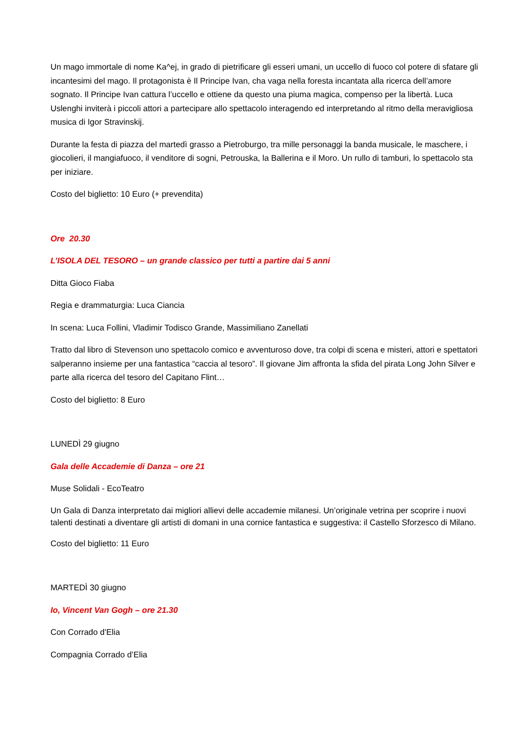Un mago immortale di nome Ka^ej, in grado di pietrificare gli esseri umani, un uccello di fuoco col potere di sfatare gli incantesimi del mago. Il protagonista è Il Principe Ivan, cha vaga nella foresta incantata alla ricerca dell’amore sognato. Il Principe Ivan cattura l’uccello e ottiene da questo una piuma magica, compenso per la libertà. Luca Uslenghi inviterà i piccoli attori a partecipare allo spettacolo interagendo ed interpretando al ritmo della meravigliosa musica di Igor Stravinskij.
Durante la festa di piazza del martedì grasso a Pietroburgo, tra mille personaggi la banda musicale, le maschere, i giocolieri, il mangiafuoco, il venditore di sogni, Petrouska, la Ballerina e il Moro. Un rullo di tamburi, lo spettacolo sta per iniziare.
Costo del biglietto: 10 Euro (+ prevendita)
Ore 20.30
L’ISOLA DEL TESORO – un grande classico per tutti a partire dai 5 anni
Ditta Gioco Fiaba
Regia e drammaturgia: Luca Ciancia
In scena: Luca Follini, Vladimir Todisco Grande, Massimiliano Zanellati
Tratto dal libro di Stevenson uno spettacolo comico e avventuroso dove, tra colpi di scena e misteri, attori e spettatori salperanno insieme per una fantastica “caccia al tesoro”. Il giovane Jim affronta la sfida del pirata Long John Silver e parte alla ricerca del tesoro del Capitano Flint…
Costo del biglietto: 8 Euro
LUNEDÌ 29 giugno
Gala delle Accademie di Danza – ore 21
Muse Solidali - EcoTeatro
Un Gala di Danza interpretato dai migliori allievi delle accademie milanesi. Un’originale vetrina per scoprire i nuovi talenti destinati a diventare gli artisti di domani in una cornice fantastica e suggestiva: il Castello Sforzesco di Milano.
Costo del biglietto: 11 Euro
MARTEDÌ 30 giugno
Io, Vincent Van Gogh – ore 21.30
Con Corrado d'Elia
Compagnia Corrado d’Elia